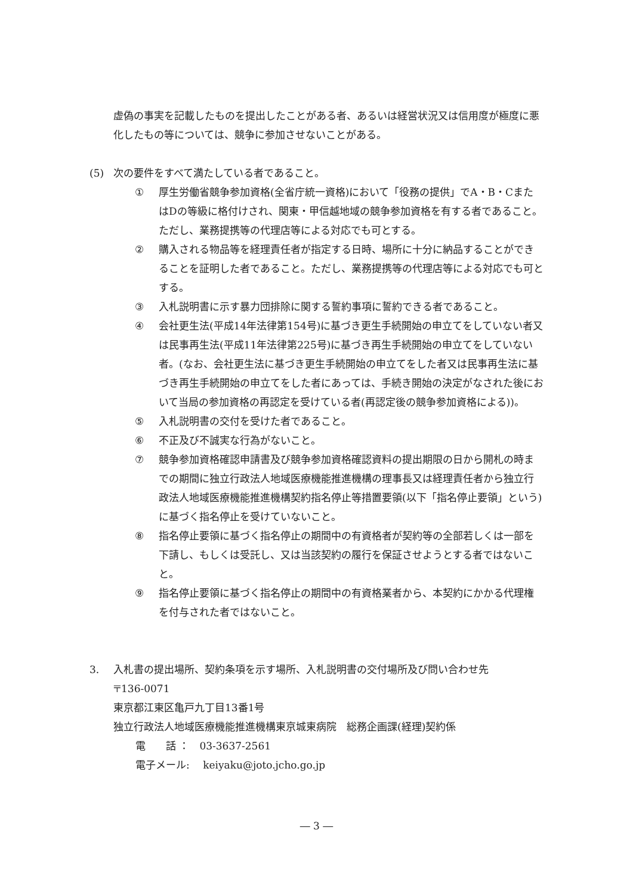虚偽の事実を記載したものを提出したことがある者、あるいは経営状況又は信用度が極度に悪化したもの等については、競争に参加させないことがある。
(5) 次の要件をすべて満たしている者であること。
① 厚生労働省競争参加資格(全省庁統一資格)において「役務の提供」でA・B・CまたはDの等級に格付けされ、関東・甲信越地域の競争参加資格を有する者であること。ただし、業務提携等の代理店等による対応でも可とする。
② 購入される物品等を経理責任者が指定する日時、場所に十分に納品することができることを証明した者であること。ただし、業務提携等の代理店等による対応でも可とする。
③ 入札説明書に示す暴力団排除に関する誓約事項に誓約できる者であること。
④ 会社更生法(平成14年法律第154号)に基づき更生手続開始の申立てをしていない者又は民事再生法(平成11年法律第225号)に基づき再生手続開始の申立てをしていない者。(なお、会社更生法に基づき更生手続開始の申立てをした者又は民事再生法に基づき再生手続開始の申立てをした者にあっては、手続き開始の決定がなされた後において当局の参加資格の再認定を受けている者(再認定後の競争参加資格による))。
⑤ 入札説明書の交付を受けた者であること。
⑥ 不正及び不誠実な行為がないこと。
⑦ 競争参加資格確認申請書及び競争参加資格確認資料の提出期限の日から開札の時までの期間に独立行政法人地域医療機能推進機構の理事長又は経理責任者から独立行政法人地域医療機能推進機構契約指名停止等措置要領(以下「指名停止要領」という)に基づく指名停止を受けていないこと。
⑧ 指名停止要領に基づく指名停止の期間中の有資格者が契約等の全部若しくは一部を下請し、もしくは受託し、又は当該契約の履行を保証させようとする者ではないこと。
⑨ 指名停止要領に基づく指名停止の期間中の有資格業者から、本契約にかかる代理権を付与された者ではないこと。
3. 入札書の提出場所、契約条項を示す場所、入札説明書の交付場所及び問い合わせ先
〒136-0071
東京都江東区亀戸九丁目13番1号
独立行政法人地域医療機能推進機構東京城東病院　総務企画課(経理)契約係
電　　話 ：　03-3637-2561
電子メール:　 keiyaku@joto.jcho.go.jp
― 3 ―